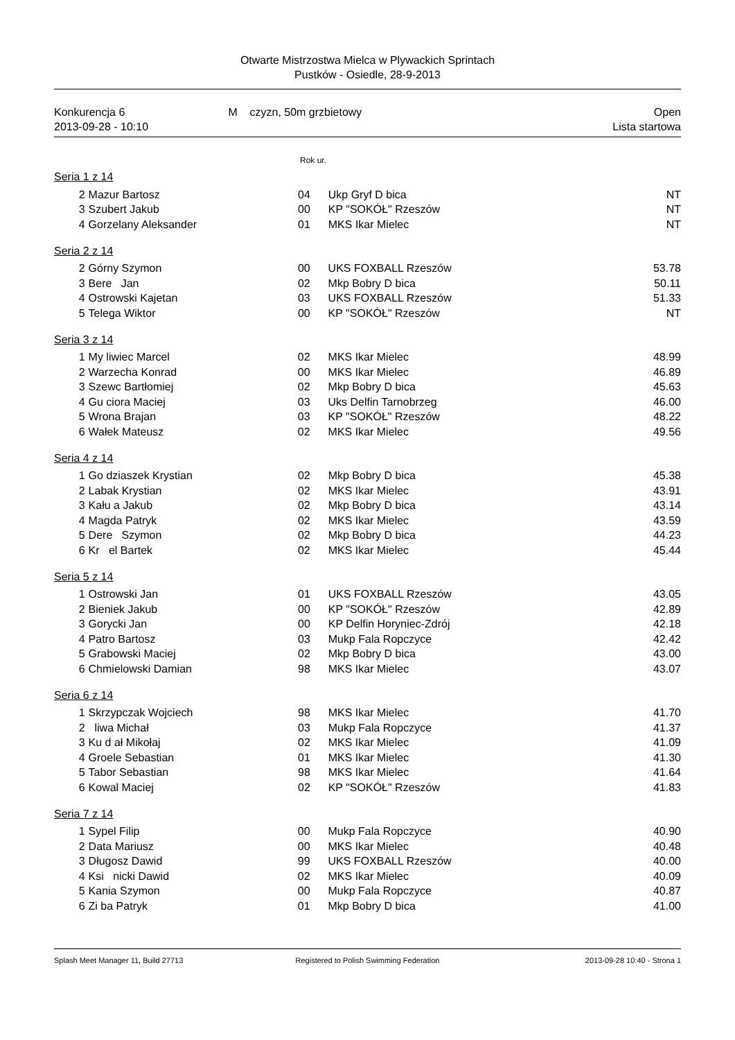Otwarte Mistrzostwa Mielca w Plywackich Sprintach
Pustków - Osiedle, 28-9-2013
Konkurencja 6
2013-09-28 - 10:10
M czyzn, 50m grzbietowy Open
Lista startowa
Rok ur.
Seria 1 z 14
| 2 | Mazur Bartosz | 04 | Ukp Gryf D bica | NT |
| 3 | Szubert Jakub | 00 | KP "SOKÓŁ" Rzeszów | NT |
| 4 | Gorzelany Aleksander | 01 | MKS Ikar Mielec | NT |
Seria 2 z 14
| 2 | Górny Szymon | 00 | UKS FOXBALL Rzeszów | 53.78 |
| 3 | Bere Jan | 02 | Mkp Bobry D bica | 50.11 |
| 4 | Ostrowski Kajetan | 03 | UKS FOXBALL Rzeszów | 51.33 |
| 5 | Telega Wiktor | 00 | KP "SOKÓŁ" Rzeszów | NT |
Seria 3 z 14
| 1 | My liwiec Marcel | 02 | MKS Ikar Mielec | 48.99 |
| 2 | Warzecha Konrad | 00 | MKS Ikar Mielec | 46.89 |
| 3 | Szewc Bartłomiej | 02 | Mkp Bobry D bica | 45.63 |
| 4 | Gu ciora Maciej | 03 | Uks Delfin Tarnobrzeg | 46.00 |
| 5 | Wrona Brajan | 03 | KP "SOKÓŁ" Rzeszów | 48.22 |
| 6 | Wałek Mateusz | 02 | MKS Ikar Mielec | 49.56 |
Seria 4 z 14
| 1 | Go dziaszek Krystian | 02 | Mkp Bobry D bica | 45.38 |
| 2 | Labak Krystian | 02 | MKS Ikar Mielec | 43.91 |
| 3 | Kału a Jakub | 02 | Mkp Bobry D bica | 43.14 |
| 4 | Magda Patryk | 02 | MKS Ikar Mielec | 43.59 |
| 5 | Dere Szymon | 02 | Mkp Bobry D bica | 44.23 |
| 6 | Kr el Bartek | 02 | MKS Ikar Mielec | 45.44 |
Seria 5 z 14
| 1 | Ostrowski Jan | 01 | UKS FOXBALL Rzeszów | 43.05 |
| 2 | Bieniek Jakub | 00 | KP "SOKÓŁ" Rzeszów | 42.89 |
| 3 | Gorycki Jan | 00 | KP Delfin Horyniec-Zdrój | 42.18 |
| 4 | Patro Bartosz | 03 | Mukp Fala Ropczyce | 42.42 |
| 5 | Grabowski Maciej | 02 | Mkp Bobry D bica | 43.00 |
| 6 | Chmielowski Damian | 98 | MKS Ikar Mielec | 43.07 |
Seria 6 z 14
| 1 | Skrzypczak Wojciech | 98 | MKS Ikar Mielec | 41.70 |
| 2 | liwa Michał | 03 | Mukp Fala Ropczyce | 41.37 |
| 3 | Ku d ał Mikołaj | 02 | MKS Ikar Mielec | 41.09 |
| 4 | Groele Sebastian | 01 | MKS Ikar Mielec | 41.30 |
| 5 | Tabor Sebastian | 98 | MKS Ikar Mielec | 41.64 |
| 6 | Kowal Maciej | 02 | KP "SOKÓŁ" Rzeszów | 41.83 |
Seria 7 z 14
| 1 | Sypel Filip | 00 | Mukp Fala Ropczyce | 40.90 |
| 2 | Data Mariusz | 00 | MKS Ikar Mielec | 40.48 |
| 3 | Długosz Dawid | 99 | UKS FOXBALL Rzeszów | 40.00 |
| 4 | Ksi nicki Dawid | 02 | MKS Ikar Mielec | 40.09 |
| 5 | Kania Szymon | 00 | Mukp Fala Ropczyce | 40.87 |
| 6 | Zi ba Patryk | 01 | Mkp Bobry D bica | 41.00 |
Splash Meet Manager 11, Build 27713
Registered to Polish Swimming Federation
2013-09-28 10:40 - Strona 1